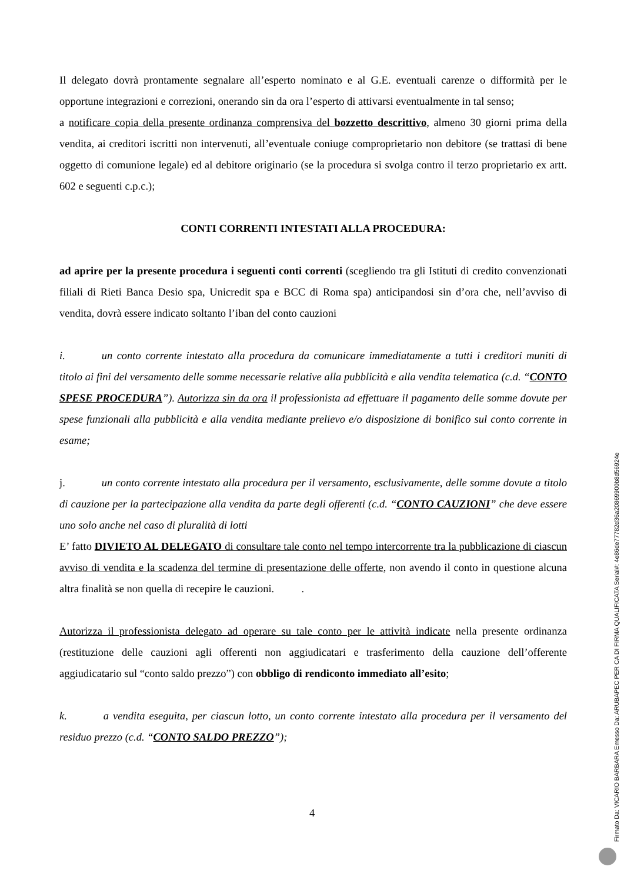Il delegato dovrà prontamente segnalare all’esperto nominato e al G.E. eventuali carenze o difformità per le opportune integrazioni e correzioni, onerando sin da ora l’esperto di attivarsi eventualmente in tal senso;
a notificare copia della presente ordinanza comprensiva del bozzetto descrittivo, almeno 30 giorni prima della vendita, ai creditori iscritti non intervenuti, all’eventuale coniuge comproprietario non debitore (se trattasi di bene oggetto di comunione legale) ed al debitore originario (se la procedura si svolga contro il terzo proprietario ex artt. 602 e seguenti c.p.c.);
CONTI CORRENTI INTESTATI ALLA PROCEDURA:
ad aprire per la presente procedura i seguenti conti correnti (scegliendo tra gli Istituti di credito convenzionati filiali di Rieti Banca Desio spa, Unicredit spa e BCC di Roma spa) anticipandosi sin d’ora che, nell’avviso di vendita, dovrà essere indicato soltanto l’iban del conto cauzioni
i. un conto corrente intestato alla procedura da comunicare immediatamente a tutti i creditori muniti di titolo ai fini del versamento delle somme necessarie relative alla pubblicità e alla vendita telematica (c.d. “CONTO SPESE PROCEDURA”). Autorizza sin da ora il professionista ad effettuare il pagamento delle somme dovute per spese funzionali alla pubblicità e alla vendita mediante prelievo e/o disposizione di bonifico sul conto corrente in esame;
j. un conto corrente intestato alla procedura per il versamento, esclusivamente, delle somme dovute a titolo di cauzione per la partecipazione alla vendita da parte degli offerenti (c.d. “CONTO CAUZIONI” che deve essere uno solo anche nel caso di pluralità di lotti
E’ fatto DIVIETO AL DELEGATO di consultare tale conto nel tempo intercorrente tra la pubblicazione di ciascun avviso di vendita e la scadenza del termine di presentazione delle offerte, non avendo il conto in questione alcuna altra finalità se non quella di recepire le cauzioni. .
Autorizza il professionista delegato ad operare su tale conto per le attività indicate nella presente ordinanza (restituzione delle cauzioni agli offerenti non aggiudicatari e trasferimento della cauzione dell’offerente aggiudicatario sul “conto saldo prezzo”) con obbligo di rendiconto immediato all’esito;
k. a vendita eseguita, per ciascun lotto, un conto corrente intestato alla procedura per il versamento del residuo prezzo (c.d. “CONTO SALDO PREZZO”);
4
Firmato Da: VICARIO BARBARA Emesso Da: ARUBAPEC PER CA DI FIRMA QUALIFICATA Serial#: 4e86de77782d36a20869900b8d56924e